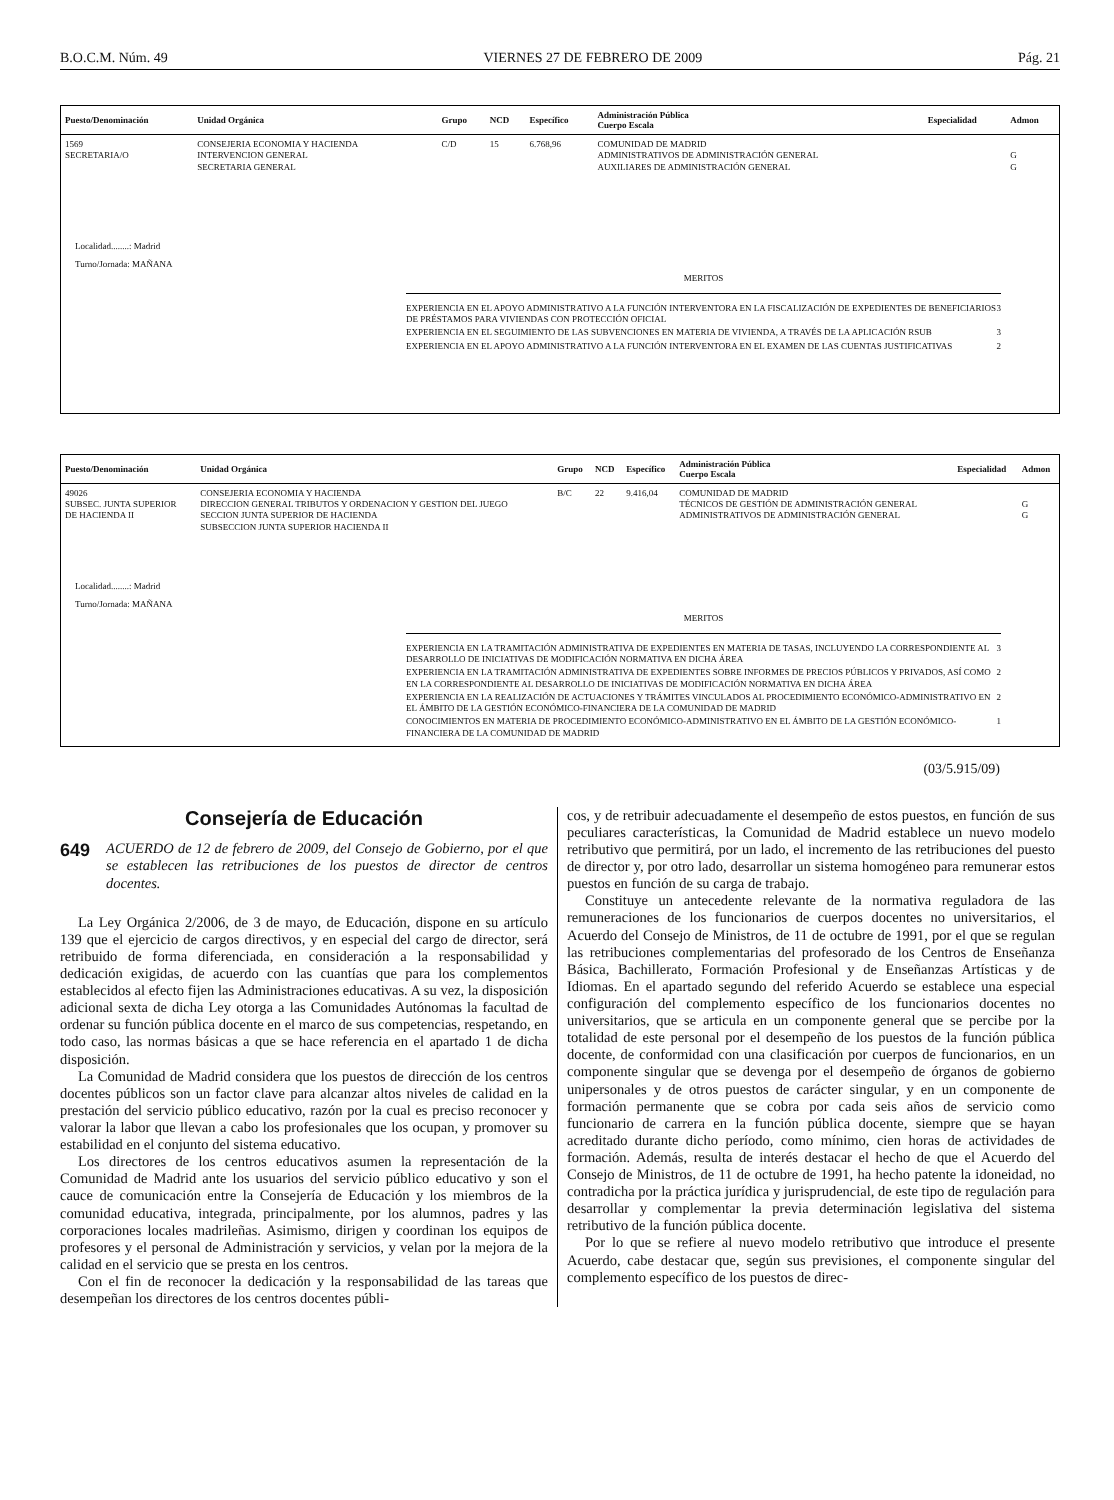B.O.C.M. Núm. 49 VIERNES 27 DE FEBRERO DE 2009 Pág. 21
| Puesto/Denominación | Unidad Orgánica | Grupo | NCD | Específico | Administración Pública Cuerpo Escala | Especialidad | Admon |
| --- | --- | --- | --- | --- | --- | --- | --- |
| 1569 SECRETARIA/O | CONSEJERIA ECONOMIA Y HACIENDA INTERVENCION GENERAL SECRETARIA GENERAL | C/D | 15 | 6.768,96 | COMUNIDAD DE MADRID ADMINISTRATIVOS DE ADMINISTRACIÓN GENERAL AUXILIARES DE ADMINISTRACIÓN GENERAL | | G G |
Localidad........: Madrid
Turno/Jornada: MAÑANA
MERITOS
| EXPERIENCIA EN EL APOYO ADMINISTRATIVO A LA FUNCIÓN INTERVENTORA EN LA FISCALIZACIÓN DE EXPEDIENTES DE BENEFICIARIOS DE PRÉSTAMOS PARA VIVIENDAS CON PROTECCIÓN OFICIAL | 3 |
| EXPERIENCIA EN EL SEGUIMIENTO DE LAS SUBVENCIONES EN MATERIA DE VIVIENDA, A TRAVÉS DE LA APLICACIÓN RSUB | 3 |
| EXPERIENCIA EN EL APOYO ADMINISTRATIVO A LA FUNCIÓN INTERVENTORA EN EL EXAMEN DE LAS CUENTAS JUSTIFICATIVAS | 2 |
| Puesto/Denominación | Unidad Orgánica | Grupo | NCD | Específico | Administración Pública Cuerpo Escala | Especialidad | Admon |
| --- | --- | --- | --- | --- | --- | --- | --- |
| 49026 SUBSEC. JUNTA SUPERIOR DE HACIENDA II | CONSEJERIA ECONOMIA Y HACIENDA DIRECCION GENERAL TRIBUTOS Y ORDENACION Y GESTION DEL JUEGO SECCION JUNTA SUPERIOR DE HACIENDA SUBSECCION JUNTA SUPERIOR HACIENDA II | B/C | 22 | 9.416,04 | COMUNIDAD DE MADRID TÉCNICOS DE GESTIÓN DE ADMINISTRACIÓN GENERAL ADMINISTRATIVOS DE ADMINISTRACIÓN GENERAL | | G G |
Localidad........: Madrid
Turno/Jornada: MAÑANA
MERITOS
| EXPERIENCIA EN LA TRAMITACIÓN ADMINISTRATIVA DE EXPEDIENTES EN MATERIA DE TASAS, INCLUYENDO LA CORRESPONDIENTE AL DESARROLLO DE INICIATIVAS DE MODIFICACIÓN NORMATIVA EN DICHA ÁREA | 3 |
| EXPERIENCIA EN LA TRAMITACIÓN ADMINISTRATIVA DE EXPEDIENTES SOBRE INFORMES DE PRECIOS PÚBLICOS Y PRIVADOS, ASÍ COMO EN LA CORRESPONDIENTE AL DESARROLLO DE INICIATIVAS DE MODIFICACIÓN NORMATIVA EN DICHA ÁREA | 2 |
| EXPERIENCIA EN LA REALIZACIÓN DE ACTUACIONES Y TRÁMITES VINCULADOS AL PROCEDIMIENTO ECONÓMICO-ADMINISTRATIVO EN EL ÁMBITO DE LA GESTIÓN ECONÓMICO-FINANCIERA DE LA COMUNIDAD DE MADRID | 2 |
| CONOCIMIENTOS EN MATERIA DE PROCEDIMIENTO ECONÓMICO-ADMINISTRATIVO EN EL ÁMBITO DE LA GESTIÓN ECONÓMICO-FINANCIERA DE LA COMUNIDAD DE MADRID | 1 |
(03/5.915/09)
Consejería de Educación
649 ACUERDO de 12 de febrero de 2009, del Consejo de Gobierno, por el que se establecen las retribuciones de los puestos de director de centros docentes.
La Ley Orgánica 2/2006, de 3 de mayo, de Educación, dispone en su artículo 139 que el ejercicio de cargos directivos, y en especial del cargo de director, será retribuido de forma diferenciada, en consideración a la responsabilidad y dedicación exigidas, de acuerdo con las cuantías que para los complementos establecidos al efecto fijen las Administraciones educativas. A su vez, la disposición adicional sexta de dicha Ley otorga a las Comunidades Autónomas la facultad de ordenar su función pública docente en el marco de sus competencias, respetando, en todo caso, las normas básicas a que se hace referencia en el apartado 1 de dicha disposición.
La Comunidad de Madrid considera que los puestos de dirección de los centros docentes públicos son un factor clave para alcanzar altos niveles de calidad en la prestación del servicio público educativo, razón por la cual es preciso reconocer y valorar la labor que llevan a cabo los profesionales que los ocupan, y promover su estabilidad en el conjunto del sistema educativo.
Los directores de los centros educativos asumen la representación de la Comunidad de Madrid ante los usuarios del servicio público educativo y son el cauce de comunicación entre la Consejería de Educación y los miembros de la comunidad educativa, integrada, principalmente, por los alumnos, padres y las corporaciones locales madrileñas. Asimismo, dirigen y coordinan los equipos de profesores y el personal de Administración y servicios, y velan por la mejora de la calidad en el servicio que se presta en los centros.
Con el fin de reconocer la dedicación y la responsabilidad de las tareas que desempeñan los directores de los centros docentes públi-
cos, y de retribuir adecuadamente el desempeño de estos puestos, en función de sus peculiares características, la Comunidad de Madrid establece un nuevo modelo retributivo que permitirá, por un lado, el incremento de las retribuciones del puesto de director y, por otro lado, desarrollar un sistema homogéneo para remunerar estos puestos en función de su carga de trabajo.
Constituye un antecedente relevante de la normativa reguladora de las remuneraciones de los funcionarios de cuerpos docentes no universitarios, el Acuerdo del Consejo de Ministros, de 11 de octubre de 1991, por el que se regulan las retribuciones complementarias del profesorado de los Centros de Enseñanza Básica, Bachillerato, Formación Profesional y de Enseñanzas Artísticas y de Idiomas. En el apartado segundo del referido Acuerdo se establece una especial configuración del complemento específico de los funcionarios docentes no universitarios, que se articula en un componente general que se percibe por la totalidad de este personal por el desempeño de los puestos de la función pública docente, de conformidad con una clasificación por cuerpos de funcionarios, en un componente singular que se devenga por el desempeño de órganos de gobierno unipersonales y de otros puestos de carácter singular, y en un componente de formación permanente que se cobra por cada seis años de servicio como funcionario de carrera en la función pública docente, siempre que se hayan acreditado durante dicho período, como mínimo, cien horas de actividades de formación. Además, resulta de interés destacar el hecho de que el Acuerdo del Consejo de Ministros, de 11 de octubre de 1991, ha hecho patente la idoneidad, no contradicha por la práctica jurídica y jurisprudencial, de este tipo de regulación para desarrollar y complementar la previa determinación legislativa del sistema retributivo de la función pública docente.
Por lo que se refiere al nuevo modelo retributivo que introduce el presente Acuerdo, cabe destacar que, según sus previsiones, el componente singular del complemento específico de los puestos de direc-